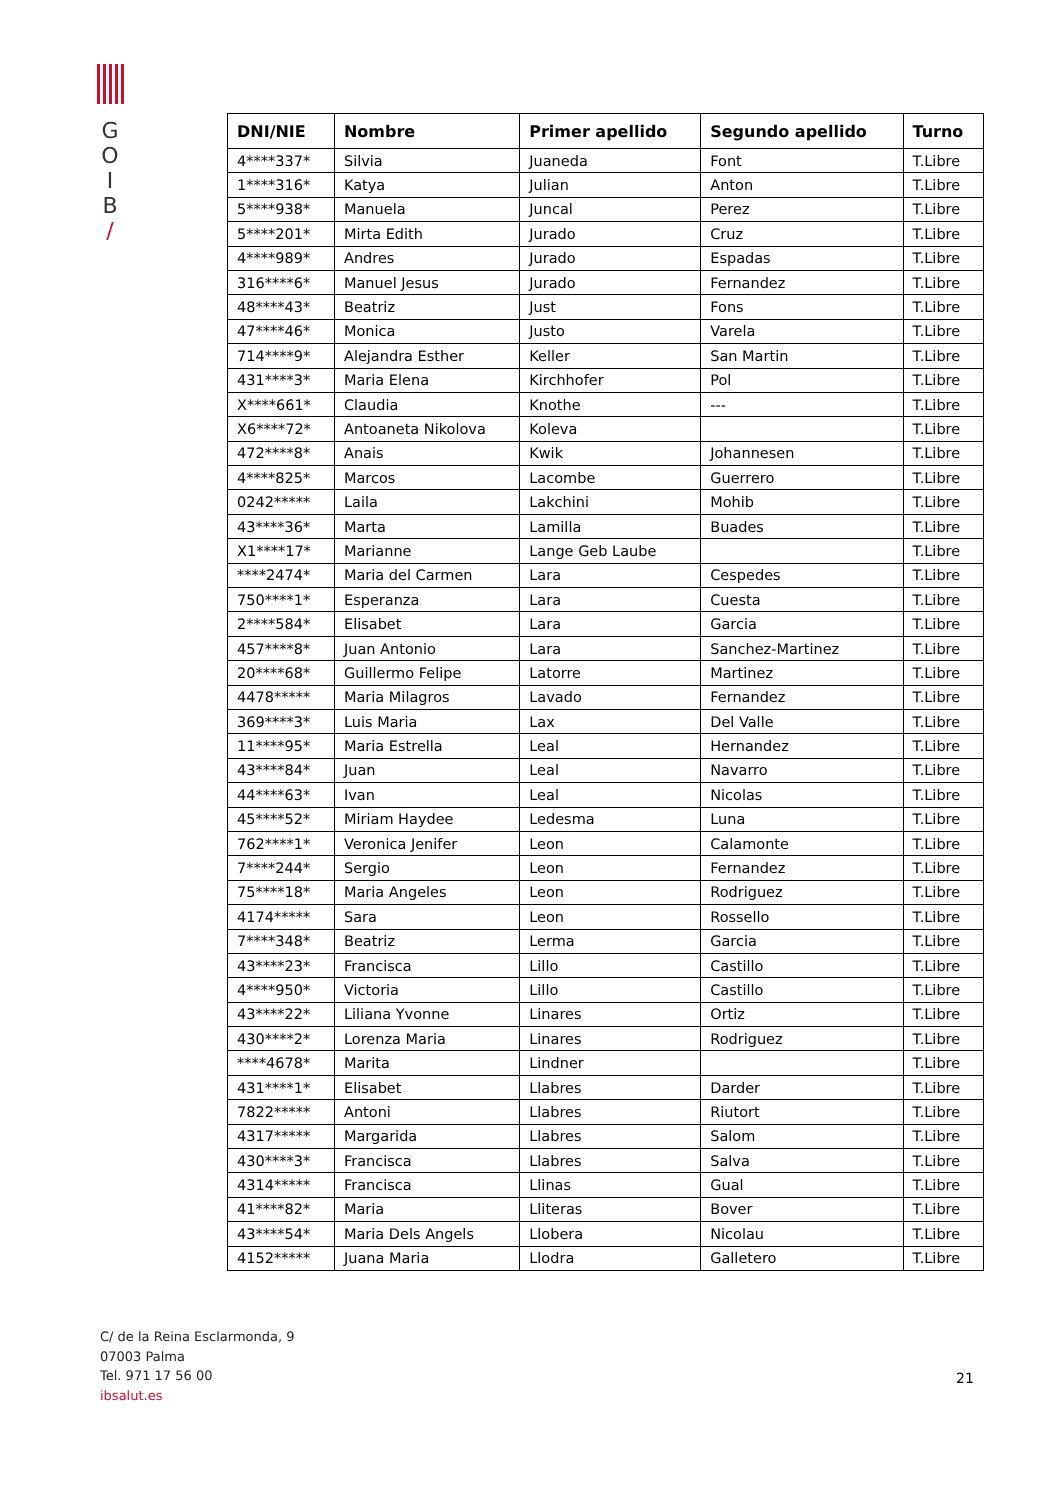G
O
I
B
/
| DNI/NIE | Nombre | Primer apellido | Segundo apellido | Turno |
| --- | --- | --- | --- | --- |
| 4****337* | Silvia | Juaneda | Font | T.Libre |
| 1****316* | Katya | Julian | Anton | T.Libre |
| 5****938* | Manuela | Juncal | Perez | T.Libre |
| 5****201* | Mirta Edith | Jurado | Cruz | T.Libre |
| 4****989* | Andres | Jurado | Espadas | T.Libre |
| 316****6* | Manuel Jesus | Jurado | Fernandez | T.Libre |
| 48****43* | Beatriz | Just | Fons | T.Libre |
| 47****46* | Monica | Justo | Varela | T.Libre |
| 714****9* | Alejandra Esther | Keller | San Martin | T.Libre |
| 431****3* | Maria Elena | Kirchhofer | Pol | T.Libre |
| X****661* | Claudia | Knothe | --- | T.Libre |
| X6****72* | Antoaneta Nikolova | Koleva | | T.Libre |
| 472****8* | Anais | Kwik | Johannesen | T.Libre |
| 4****825* | Marcos | Lacombe | Guerrero | T.Libre |
| 0242***** | Laila | Lakchini | Mohib | T.Libre |
| 43****36* | Marta | Lamilla | Buades | T.Libre |
| X1****17* | Marianne | Lange Geb Laube | | T.Libre |
| ****2474* | Maria del Carmen | Lara | Cespedes | T.Libre |
| 750****1* | Esperanza | Lara | Cuesta | T.Libre |
| 2****584* | Elisabet | Lara | Garcia | T.Libre |
| 457****8* | Juan Antonio | Lara | Sanchez-Martinez | T.Libre |
| 20****68* | Guillermo Felipe | Latorre | Martinez | T.Libre |
| 4478***** | Maria Milagros | Lavado | Fernandez | T.Libre |
| 369****3* | Luis Maria | Lax | Del Valle | T.Libre |
| 11****95* | Maria Estrella | Leal | Hernandez | T.Libre |
| 43****84* | Juan | Leal | Navarro | T.Libre |
| 44****63* | Ivan | Leal | Nicolas | T.Libre |
| 45****52* | Miriam Haydee | Ledesma | Luna | T.Libre |
| 762****1* | Veronica Jenifer | Leon | Calamonte | T.Libre |
| 7****244* | Sergio | Leon | Fernandez | T.Libre |
| 75****18* | Maria Angeles | Leon | Rodriguez | T.Libre |
| 4174***** | Sara | Leon | Rossello | T.Libre |
| 7****348* | Beatriz | Lerma | Garcia | T.Libre |
| 43****23* | Francisca | Lillo | Castillo | T.Libre |
| 4****950* | Victoria | Lillo | Castillo | T.Libre |
| 43****22* | Liliana Yvonne | Linares | Ortiz | T.Libre |
| 430****2* | Lorenza Maria | Linares | Rodriguez | T.Libre |
| ****4678* | Marita | Lindner | | T.Libre |
| 431****1* | Elisabet | Llabres | Darder | T.Libre |
| 7822***** | Antoni | Llabres | Riutort | T.Libre |
| 4317***** | Margarida | Llabres | Salom | T.Libre |
| 430****3* | Francisca | Llabres | Salva | T.Libre |
| 4314***** | Francisca | Llinas | Gual | T.Libre |
| 41****82* | Maria | Lliteras | Bover | T.Libre |
| 43****54* | Maria Dels Angels | Llobera | Nicolau | T.Libre |
| 4152***** | Juana Maria | Llodra | Galletero | T.Libre |
C/ de la Reina Esclarmonda, 9
07003 Palma
Tel. 971 17 56 00
ibsalut.es
21